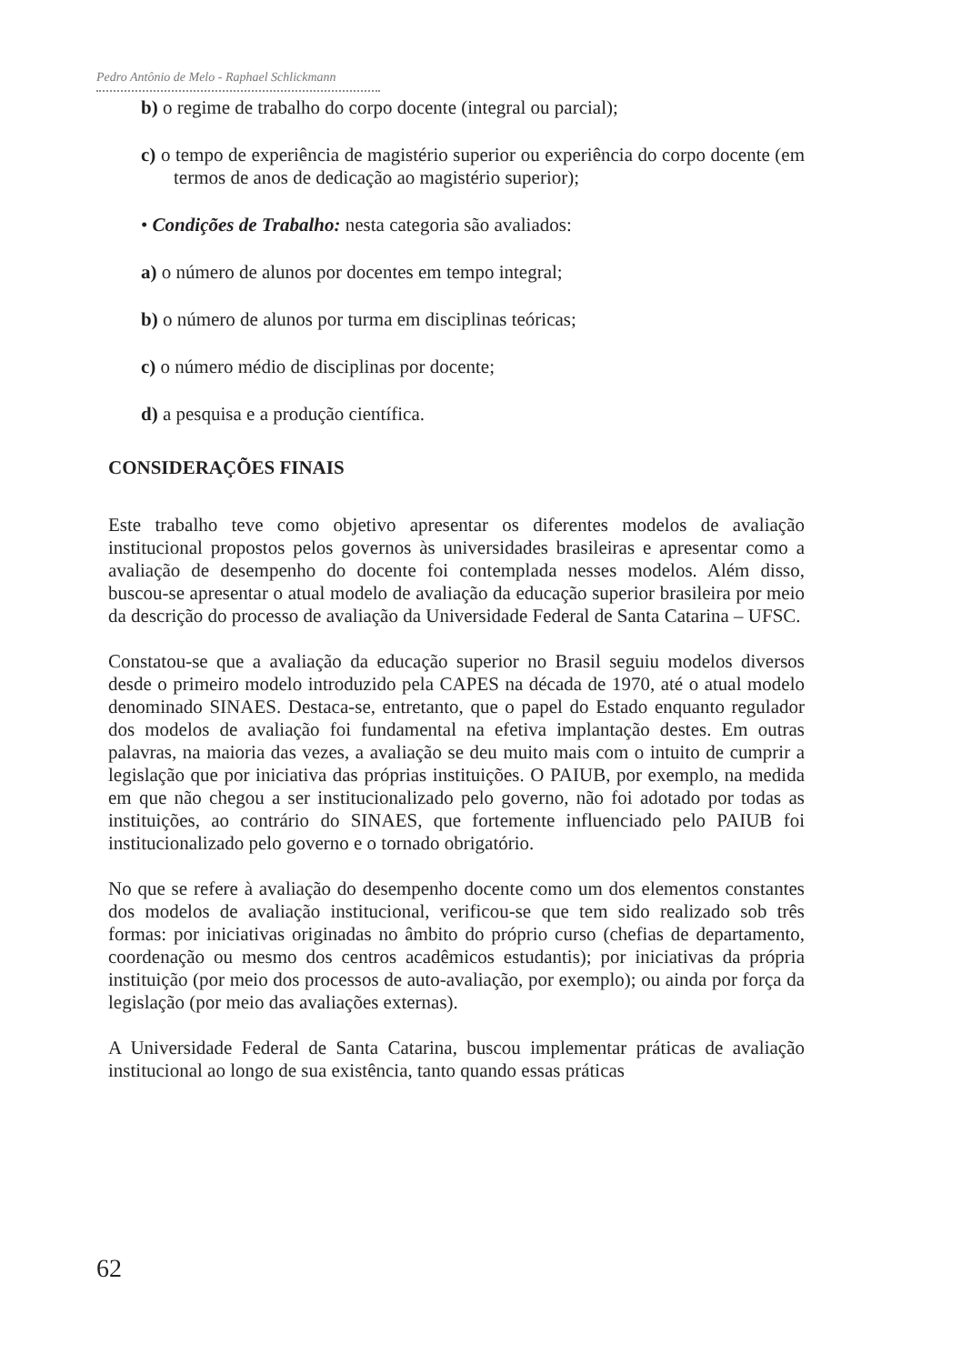Pedro Antônio de Melo - Raphael Schlickmann
b) o regime de trabalho do corpo docente (integral ou parcial);
c) o tempo de experiência de magistério superior ou experiência do corpo docente (em termos de anos de dedicação ao magistério superior);
• Condições de Trabalho: nesta categoria são avaliados:
a) o número de alunos por docentes em tempo integral;
b) o número de alunos por turma em disciplinas teóricas;
c) o número médio de disciplinas por docente;
d) a pesquisa e a produção científica.
CONSIDERAÇÕES FINAIS
Este trabalho teve como objetivo apresentar os diferentes modelos de avaliação institucional propostos pelos governos às universidades brasileiras e apresentar como a avaliação de desempenho do docente foi contemplada nesses modelos. Além disso, buscou-se apresentar o atual modelo de avaliação da educação superior brasileira por meio da descrição do processo de avaliação da Universidade Federal de Santa Catarina – UFSC.
Constatou-se que a avaliação da educação superior no Brasil seguiu modelos diversos desde o primeiro modelo introduzido pela CAPES na década de 1970, até o atual modelo denominado SINAES. Destaca-se, entretanto, que o papel do Estado enquanto regulador dos modelos de avaliação foi fundamental na efetiva implantação destes. Em outras palavras, na maioria das vezes, a avaliação se deu muito mais com o intuito de cumprir a legislação que por iniciativa das próprias instituições. O PAIUB, por exemplo, na medida em que não chegou a ser institucionalizado pelo governo, não foi adotado por todas as instituições, ao contrário do SINAES, que fortemente influenciado pelo PAIUB foi institucionalizado pelo governo e o tornado obrigatório.
No que se refere à avaliação do desempenho docente como um dos elementos constantes dos modelos de avaliação institucional, verificou-se que tem sido realizado sob três formas: por iniciativas originadas no âmbito do próprio curso (chefias de departamento, coordenação ou mesmo dos centros acadêmicos estudantis); por iniciativas da própria instituição (por meio dos processos de auto-avaliação, por exemplo); ou ainda por força da legislação (por meio das avaliações externas).
A Universidade Federal de Santa Catarina, buscou implementar práticas de avaliação institucional ao longo de sua existência, tanto quando essas práticas
62